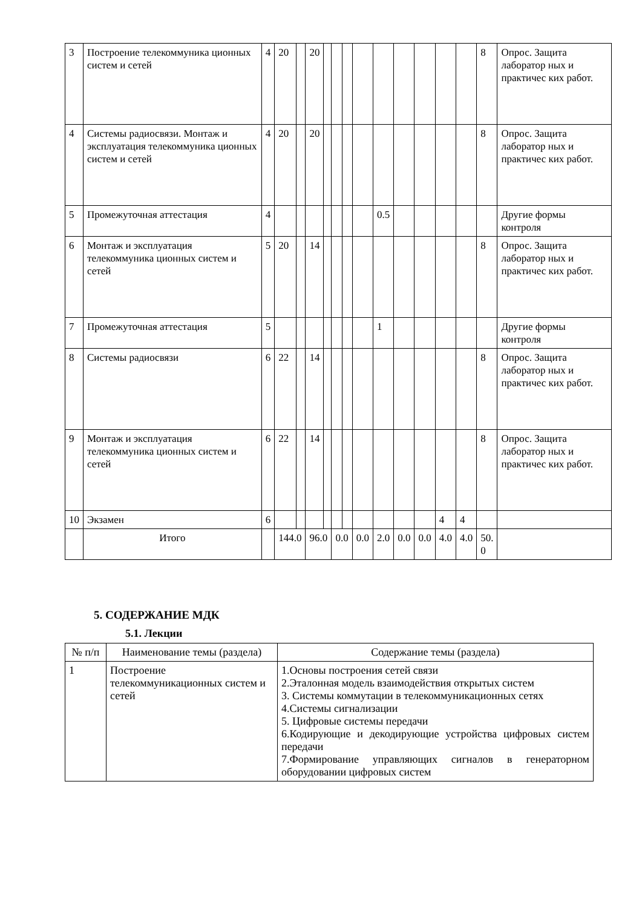| 3 | Построение телекоммуника ционных систем и сетей | 4 | 20 | | 20 | | | | | | | | | | 8 | Опрос. Защита лаборатор ных и практичес ких работ. |
| 4 | Системы радиосвязи. Монтаж и эксплуатация телекоммуника ционных систем и сетей | 4 | 20 | | 20 | | | | | | | | | | 8 | Опрос. Защита лаборатор ных и практичес ких работ. |
| 5 | Промежуточная аттестация | 4 | | | | | | | | 0.5 | | | | | | Другие формы контроля |
| 6 | Монтаж и эксплуатация телекоммуника ционных систем и сетей | 5 | 20 | | 14 | | | | | | | | | | 8 | Опрос. Защита лаборатор ных и практичес ких работ. |
| 7 | Промежуточная аттестация | 5 | | | | | | | | 1 | | | | | | Другие формы контроля |
| 8 | Системы радиосвязи | 6 | 22 | | 14 | | | | | | | | | | 8 | Опрос. Защита лаборатор ных и практичес ких работ. |
| 9 | Монтаж и эксплуатация телекоммуника ционных систем и сетей | 6 | 22 | | 14 | | | | | | | | | | 8 | Опрос. Защита лаборатор ных и практичес ких работ. |
| 10 | Экзамен | 6 | | | | | | | | | | | 4 | 4 | | |
| | Итого | | 144.0 | | 96.0 | | 0.0 | | 0.0 | 2.0 | 0.0 | 0.0 | 4.0 | 4.0 | 50. 0 | |
5. СОДЕРЖАНИЕ МДК
5.1. Лекции
| № п/п | Наименование темы (раздела) | Содержание темы (раздела) |
| 1 | Построение телекоммуникационных систем и сетей | 1.Основы построения сетей связи 2.Эталонная модель взаимодействия открытых систем 3. Системы коммутации в телекоммуникационных сетях 4.Системы сигнализации 5. Цифровые системы передачи 6.Кодирующие и декодирующие устройства цифровых систем передачи 7.Формирование управляющих сигналов в генераторном оборудовании цифровых систем |